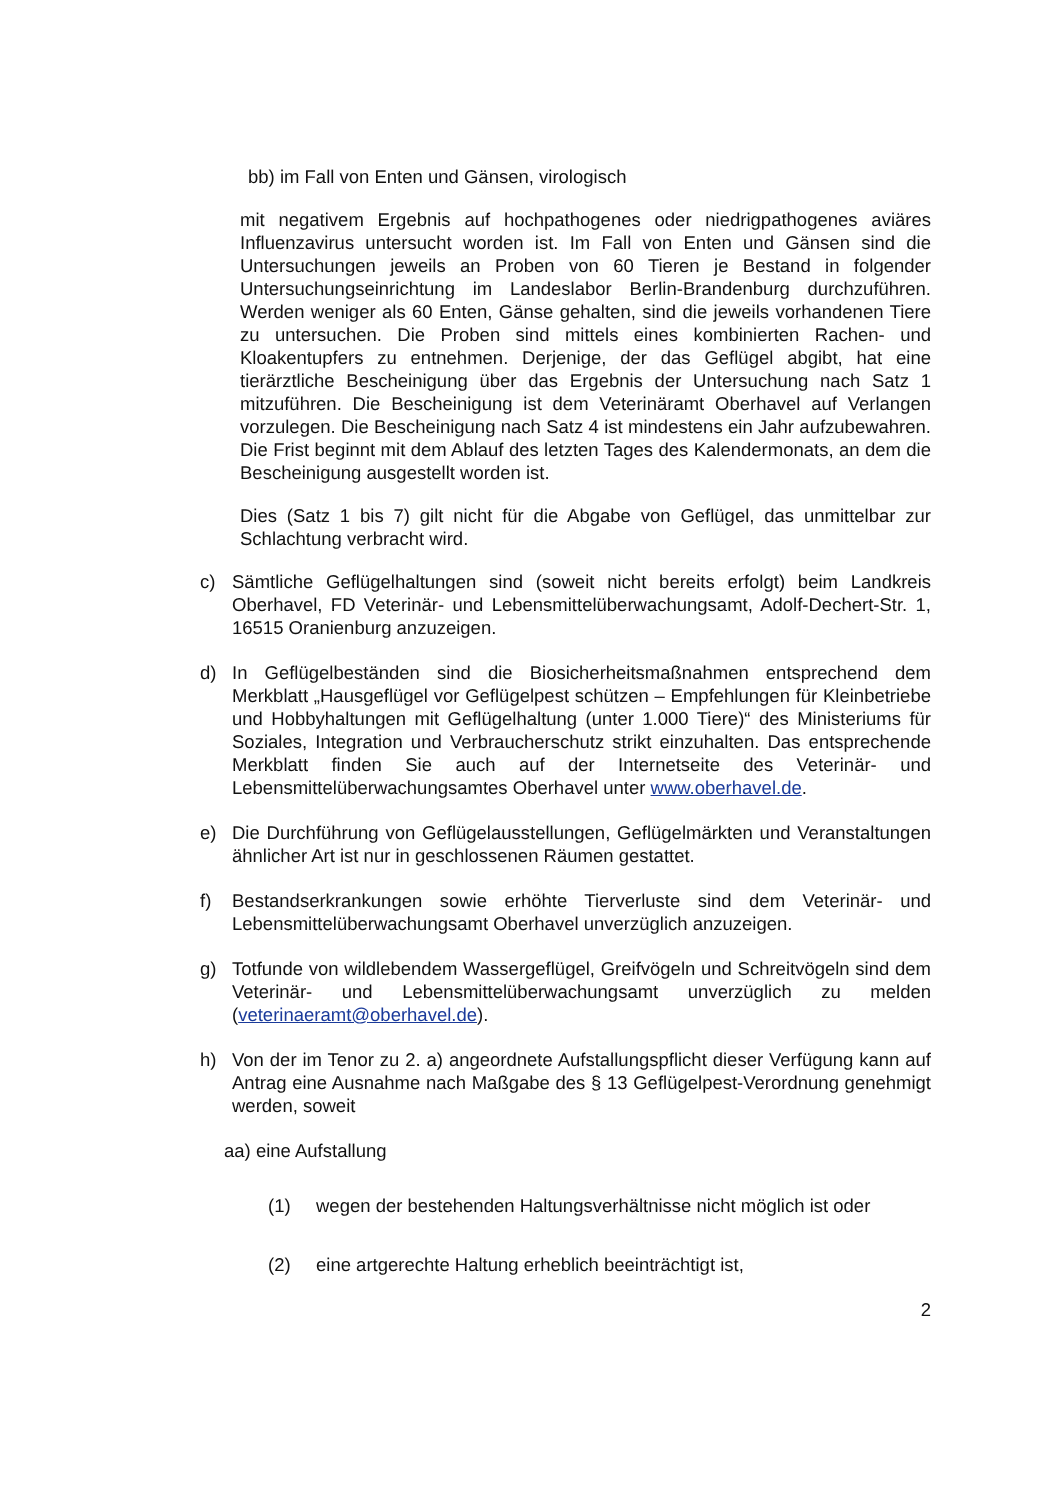bb) im Fall von Enten und Gänsen, virologisch
mit negativem Ergebnis auf hochpathogenes oder niedrigpathogenes aviäres Influenzavirus untersucht worden ist. Im Fall von Enten und Gänsen sind die Untersuchungen jeweils an Proben von 60 Tieren je Bestand in folgender Untersuchungseinrichtung im Landeslabor Berlin-Brandenburg durchzuführen. Werden weniger als 60 Enten, Gänse gehalten, sind die jeweils vorhandenen Tiere zu untersuchen. Die Proben sind mittels eines kombinierten Rachen- und Kloakentupfers zu entnehmen. Derjenige, der das Geflügel abgibt, hat eine tierärztliche Bescheinigung über das Ergebnis der Untersuchung nach Satz 1 mitzuführen. Die Bescheinigung ist dem Veterinäramt Oberhavel auf Verlangen vorzulegen. Die Bescheinigung nach Satz 4 ist mindestens ein Jahr aufzubewahren. Die Frist beginnt mit dem Ablauf des letzten Tages des Kalendermonats, an dem die Bescheinigung ausgestellt worden ist.
Dies (Satz 1 bis 7) gilt nicht für die Abgabe von Geflügel, das unmittelbar zur Schlachtung verbracht wird.
c) Sämtliche Geflügelhaltungen sind (soweit nicht bereits erfolgt) beim Landkreis Oberhavel, FD Veterinär- und Lebensmittelüberwachungsamt, Adolf-Dechert-Str. 1, 16515 Oranienburg anzuzeigen.
d) In Geflügelbeständen sind die Biosicherheitsmaßnahmen entsprechend dem Merkblatt „Hausgeflügel vor Geflügelpest schützen – Empfehlungen für Kleinbetriebe und Hobbyhaltungen mit Geflügelhaltung (unter 1.000 Tiere)“ des Ministeriums für Soziales, Integration und Verbraucherschutz strikt einzuhalten. Das entsprechende Merkblatt finden Sie auch auf der Internetseite des Veterinär- und Lebensmittelüberwachungsamtes Oberhavel unter www.oberhavel.de.
e) Die Durchführung von Geflügelausstellungen, Geflügelmärkten und Veranstaltungen ähnlicher Art ist nur in geschlossenen Räumen gestattet.
f) Bestandserkrankungen sowie erhöhte Tierverluste sind dem Veterinär- und Lebensmittelüberwachungsamt Oberhavel unverzüglich anzuzeigen.
g) Totfunde von wildlebendem Wassergeflügel, Greifvögeln und Schreitvögeln sind dem Veterinär- und Lebensmittelüberwachungsamt unverzüglich zu melden (veterinaeramt@oberhavel.de).
h) Von der im Tenor zu 2. a) angeordnete Aufstallungspflicht dieser Verfügung kann auf Antrag eine Ausnahme nach Maßgabe des § 13 Geflügelpest-Verordnung genehmigt werden, soweit
aa) eine Aufstallung
(1) wegen der bestehenden Haltungsverhältnisse nicht möglich ist oder
(2) eine artgerechte Haltung erheblich beeinträchtigt ist,
2